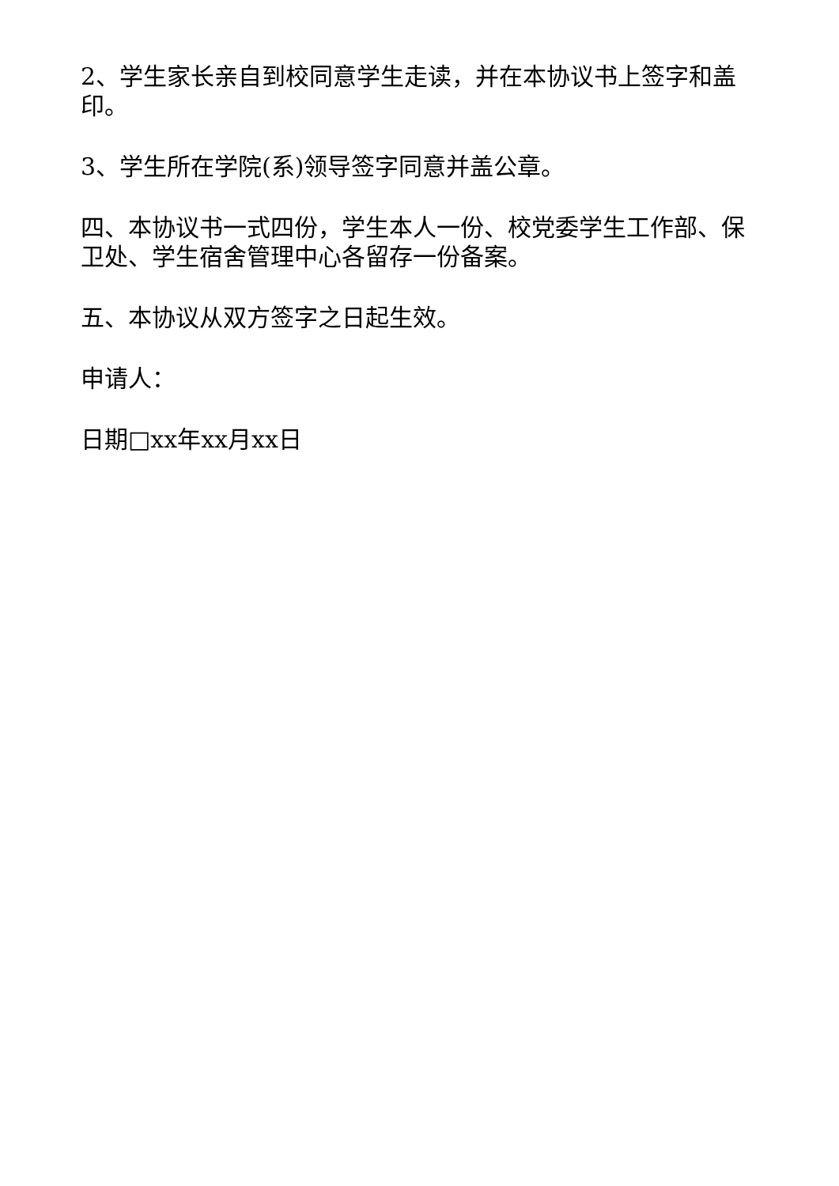2、学生家长亲自到校同意学生走读，并在本协议书上签字和盖印。
3、学生所在学院(系)领导签字同意并盖公章。
四、本协议书一式四份，学生本人一份、校党委学生工作部、保卫处、学生宿舍管理中心各留存一份备案。
五、本协议从双方签字之日起生效。
申请人：
日期□xx年xx月xx日